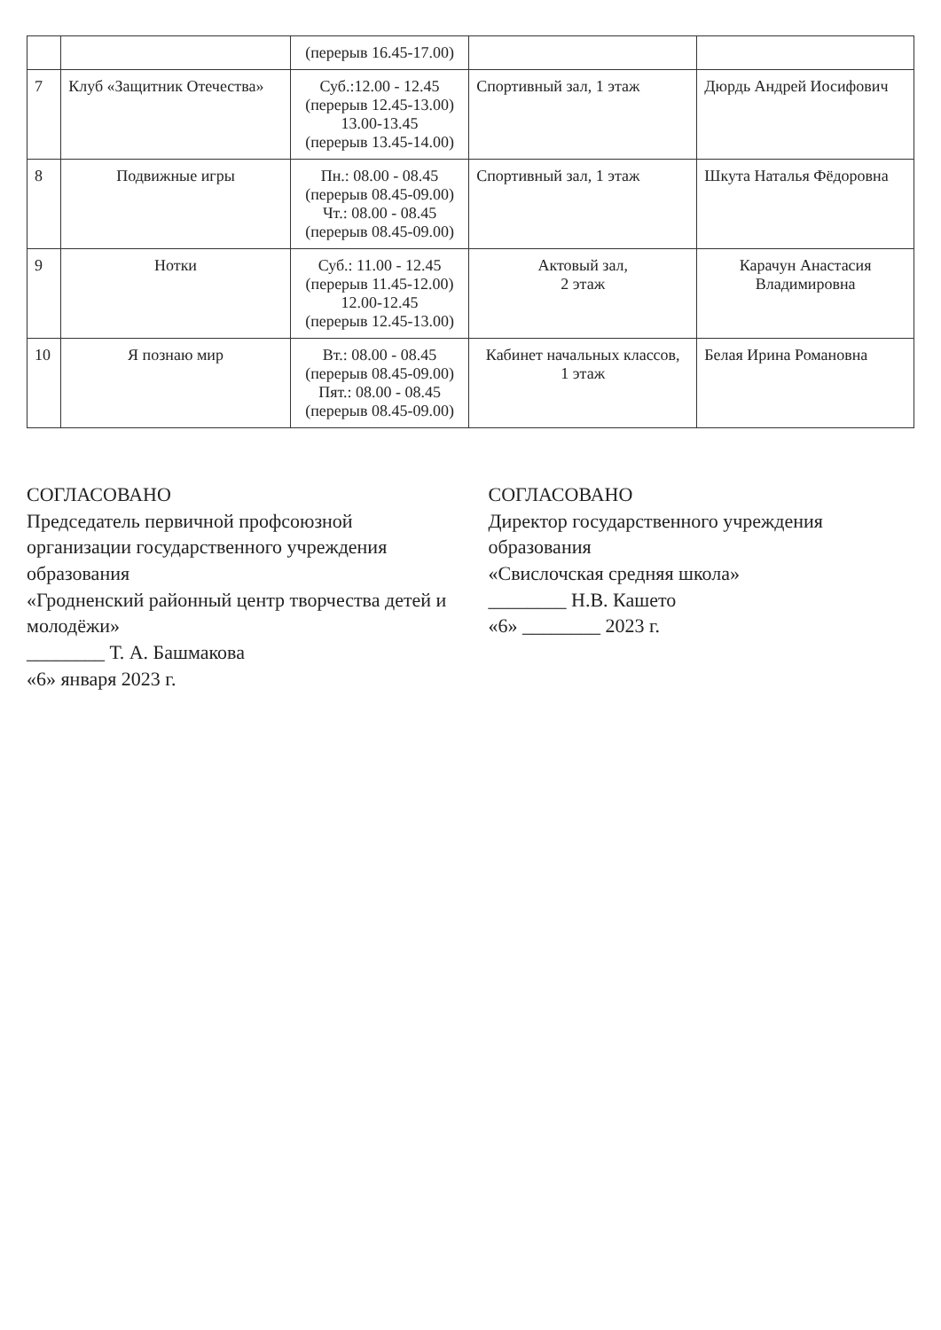| | | (перерыв 16.45-17.00) | | |
| 7 | Клуб «Защитник Отечества» | Суб.:12.00 - 12.45 (перерыв 12.45-13.00) 13.00-13.45 (перерыв 13.45-14.00) | Спортивный зал, 1 этаж | Дюрдь Андрей Иосифович |
| 8 | Подвижные игры | Пн.: 08.00 - 08.45 (перерыв 08.45-09.00) Чт.: 08.00 - 08.45 (перерыв 08.45-09.00) | Спортивный зал, 1 этаж | Шкута Наталья Фёдоровна |
| 9 | Нотки | Суб.: 11.00 - 12.45 (перерыв 11.45-12.00) 12.00-12.45 (перерыв 12.45-13.00) | Актовый зал, 2 этаж | Карачун Анастасия Владимировна |
| 10 | Я познаю мир | Вт.: 08.00 - 08.45 (перерыв 08.45-09.00) Пят.: 08.00 - 08.45 (перерыв 08.45-09.00) | Кабинет начальных классов, 1 этаж | Белая Ирина Романовна |
СОГЛАСОВАНО
Председатель первичной профсоюзной организации государственного учреждения образования
«Гродненский районный центр творчества детей и молодёжи»
________ Т. А. Башмакова
«6» января 2023 г.
СОГЛАСОВАНО
Директор государственного учреждения образования
«Свислочская средняя школа»
________ Н.В. Кашето
«6» ________ 2023 г.